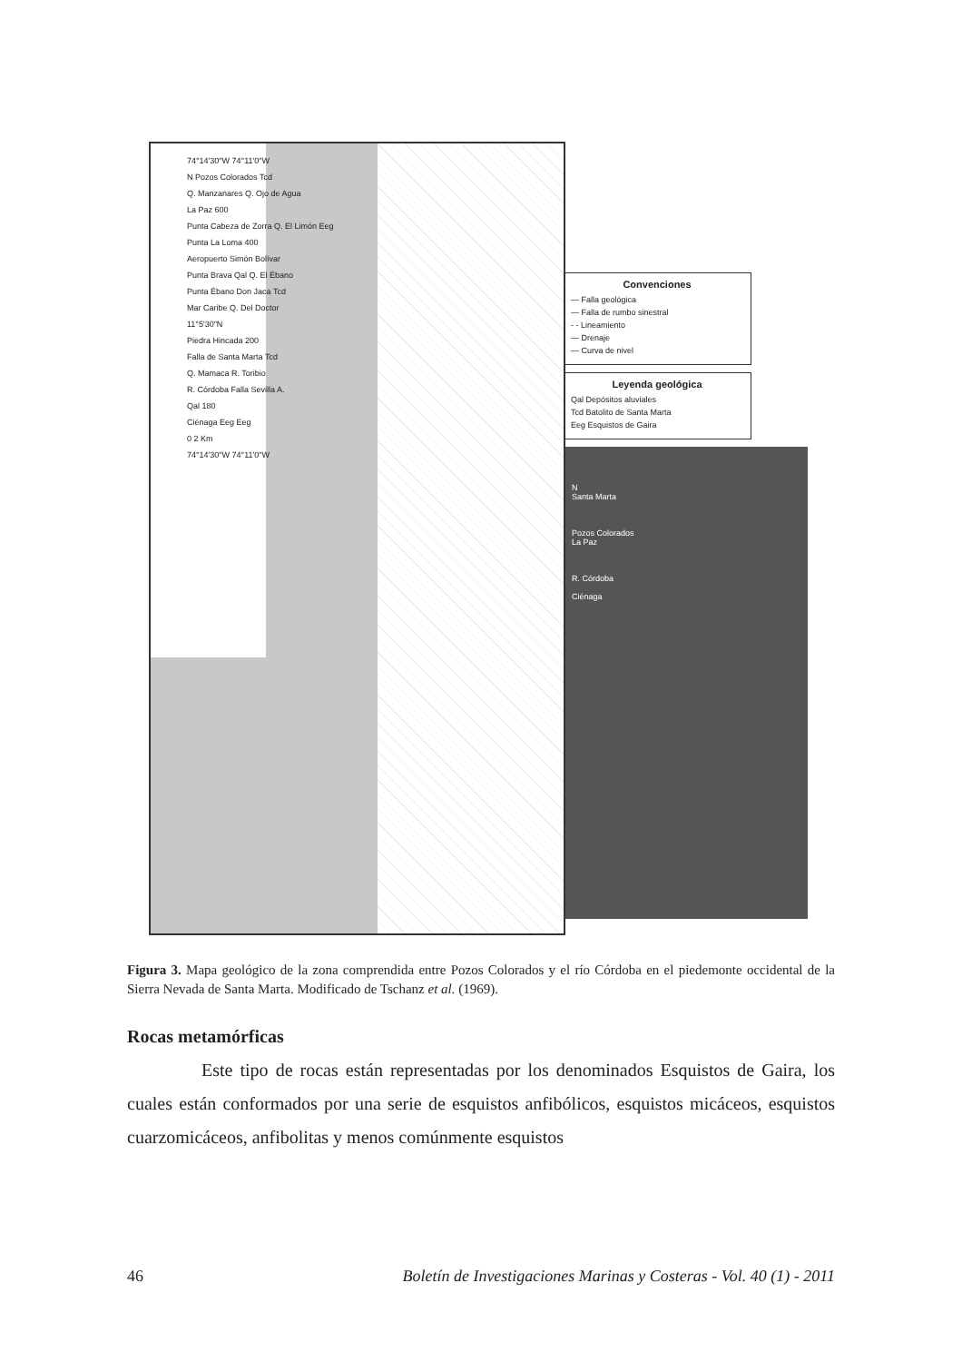74°14'30"W 74°11'0"W
N Pozos Colorados Tcd
Q. Manzanares Q. Ojo de Agua
La Paz 600
Punta Cabeza de Zorra Q. El Limón Eeg
Punta La Loma 400
Aeropuerto Simón Bolívar
Punta Brava Qal Q. El Ébano
Punta Ébano Don Jaca Tcd
Mar Caribe Q. Del Doctor
11°5'30"N
Piedra Hincada 200
Falla de Santa Marta Tcd
Q. Mamaca R. Toribio
R. Córdoba Falla Sevilla A.
Qal 180
Ciénaga Eeg Eeg
0 2 Km
74°14'30"W 74°11'0"W
Convenciones
— Falla geológica
— Falla de rumbo sinestral
- - Lineamiento
— Drenaje
— Curva de nivel
Leyenda geológica
Qal Depósitos aluviales
Tcd Batolito de Santa Marta
Eeg Esquistos de Gaira
N
Santa Marta
Pozos Colorados
La Paz
R. Córdoba
Ciénaga
Figura 3. Mapa geológico de la zona comprendida entre Pozos Colorados y el río Córdoba en el piedemonte occidental de la Sierra Nevada de Santa Marta. Modificado de Tschanz et al. (1969).
Rocas metamórficas
Este tipo de rocas están representadas por los denominados Esquistos de Gaira, los cuales están conformados por una serie de esquistos anfibólicos, esquistos micáceos, esquistos cuarzomicáceos, anfibolitas y menos comúnmente esquistos
46 Boletín de Investigaciones Marinas y Costeras - Vol. 40 (1) - 2011